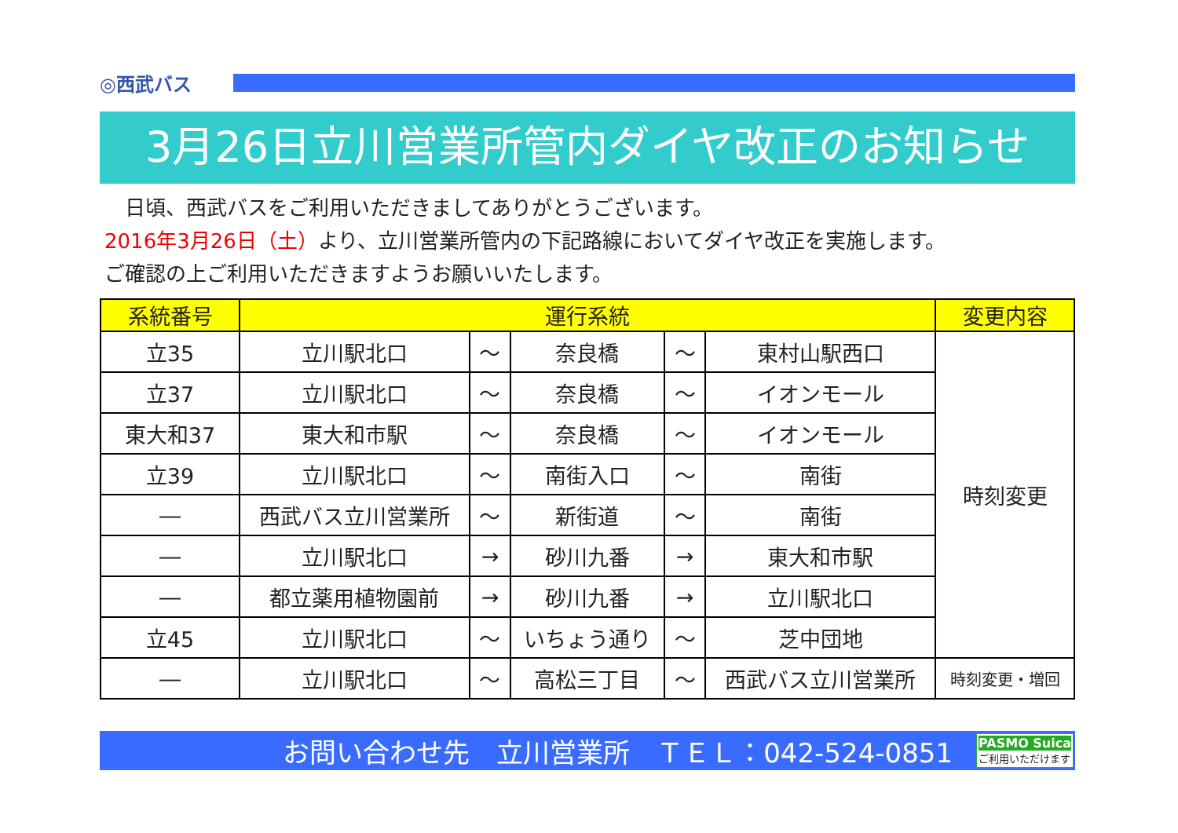◎西武バス
3月26日立川営業所管内ダイヤ改正のお知らせ
　日頃、西武バスをご利用いただきましてありがとうございます。
2016年3月26日（土）より、立川営業所管内の下記路線においてダイヤ改正を実施します。
ご確認の上ご利用いただきますようお願いいたします。
| 系統番号 | 運行系統 | | | | | 変更内容 |
| --- | --- | --- | --- | --- | --- | --- |
| 立35 | 立川駅北口 | ～ | 奈良橋 | ～ | 東村山駅西口 | 時刻変更 |
| 立37 | 立川駅北口 | ～ | 奈良橋 | ～ | イオンモール | |
| 東大和37 | 東大和市駅 | ～ | 奈良橋 | ～ | イオンモール | |
| 立39 | 立川駅北口 | ～ | 南街入口 | ～ | 南街 | |
| ― | 西武バス立川営業所 | ～ | 新街道 | ～ | 南街 | |
| ― | 立川駅北口 | → | 砂川九番 | → | 東大和市駅 | |
| ― | 都立薬用植物園前 | → | 砂川九番 | → | 立川駅北口 | |
| 立45 | 立川駅北口 | ～ | いちょう通り | ～ | 芝中団地 | |
| ― | 立川駅北口 | ～ | 高松三丁目 | ～ | 西武バス立川営業所 | 時刻変更・増回 |
お問い合わせ先　立川営業所　ＴＥＬ：042-524-0851
PASMO Suica
ご利用いただけます